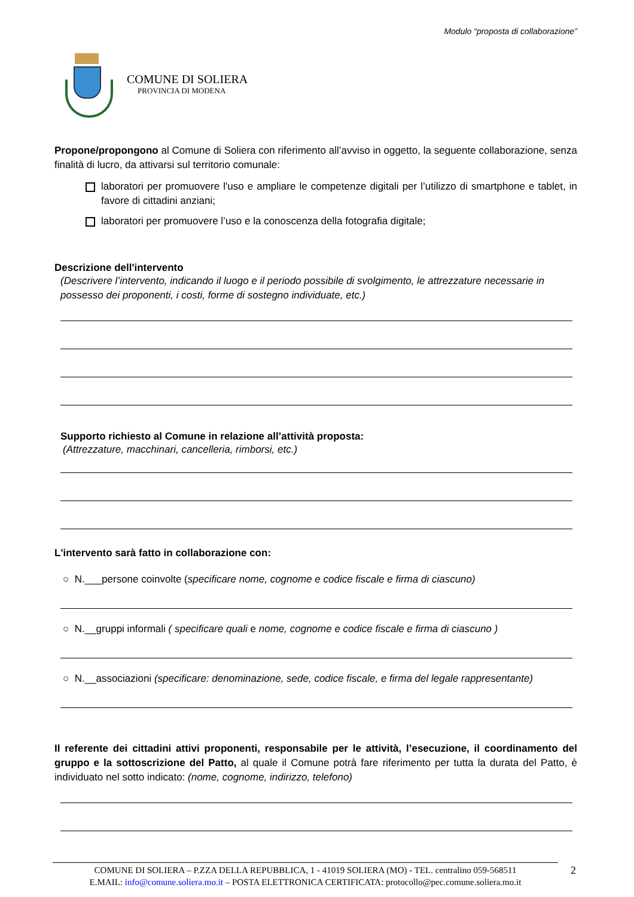Modulo “proposta di collaborazione”
COMUNE DI SOLIERA
PROVINCIA DI MODENA
Propone/propongono al Comune di Soliera con riferimento all’avviso in oggetto, la seguente collaborazione, senza finalità di lucro, da attivarsi sul territorio comunale:
laboratori per promuovere l'uso e ampliare le competenze digitali per l’utilizzo di smartphone e tablet, in favore di cittadini anziani;
laboratori per promuovere l’uso e la conoscenza della fotografia digitale;
Descrizione dell'intervento
(Descrivere l’intervento, indicando il luogo e il periodo possibile di svolgimento, le attrezzature necessarie in possesso dei proponenti, i costi, forme di sostegno individuate, etc.)
Supporto richiesto al Comune in relazione all’attività proposta:
(Attrezzature, macchinari, cancelleria, rimborsi, etc.)
L'intervento sarà fatto in collaborazione con:
○ N.___persone coinvolte (specificare nome, cognome e codice fiscale e firma di ciascuno)
○ N.__gruppi informali ( specificare quali e nome, cognome e codice fiscale e firma di ciascuno )
○ N.__associazioni (specificare: denominazione, sede, codice fiscale, e firma del legale rappresentante)
Il referente dei cittadini attivi proponenti, responsabile per le attività, l’esecuzione, il coordinamento del gruppo e la sottoscrizione del Patto, al quale il Comune potrà fare riferimento per tutta la durata del Patto, è individuato nel sotto indicato: (nome, cognome, indirizzo, telefono)
COMUNE DI SOLIERA – P.ZZA DELLA REPUBBLICA, 1 - 41019 SOLIERA (MO) - TEL. centralino 059-568511
E.MAIL: info@comune.soliera.mo.it – POSTA ELETTRONICA CERTIFICATA: protocollo@pec.comune.soliera.mo.it
2